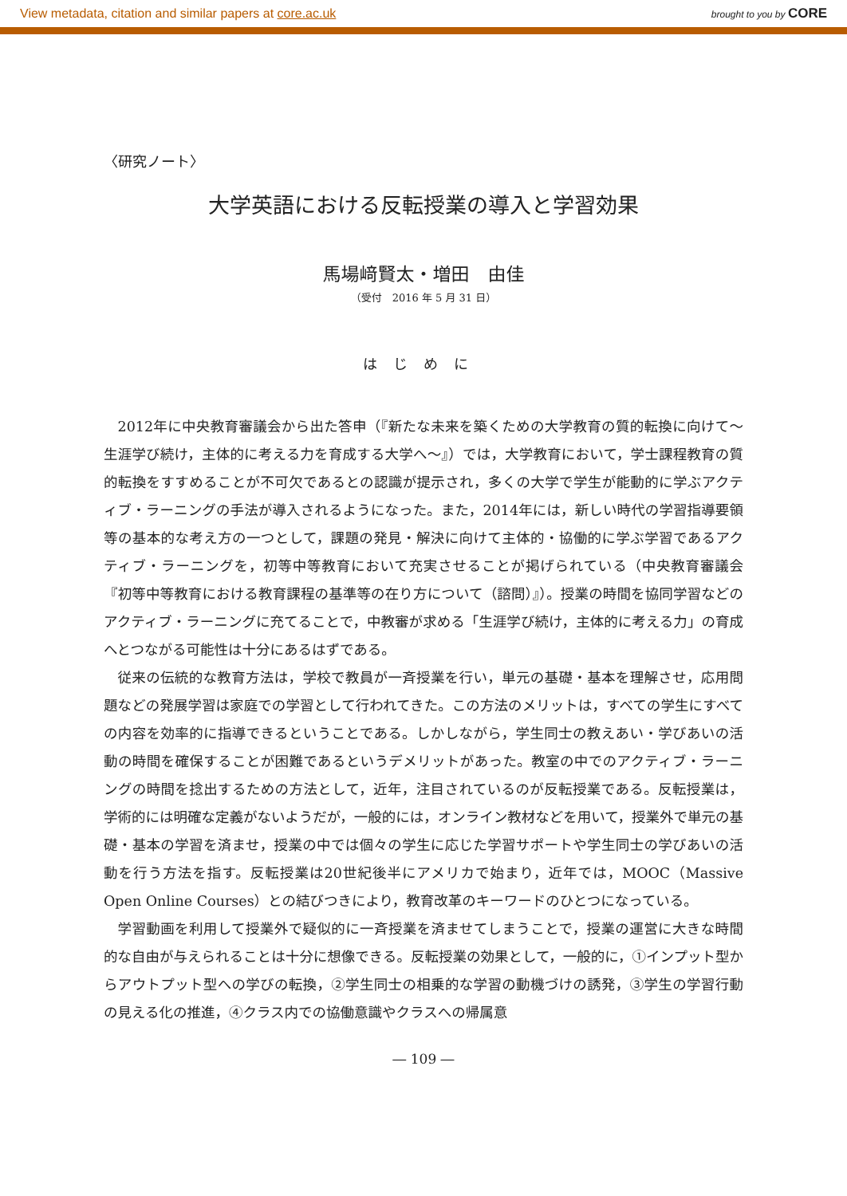View metadata, citation and similar papers at core.ac.uk brought to you by CORE
〈研究ノート〉
大学英語における反転授業の導入と学習効果
馬場﨑賢太・増田　由佳
（受付　2016 年 5 月 31 日）
はじめに
2012年に中央教育審議会から出た答申（『新たな未来を築くための大学教育の質的転換に向けて～生涯学び続け，主体的に考える力を育成する大学へ～』）では，大学教育において，学士課程教育の質的転換をすすめることが不可欠であるとの認識が提示され，多くの大学で学生が能動的に学ぶアクティブ・ラーニングの手法が導入されるようになった。また，2014年には，新しい時代の学習指導要領等の基本的な考え方の一つとして，課題の発見・解決に向けて主体的・協働的に学ぶ学習であるアクティブ・ラーニングを，初等中等教育において充実させることが掲げられている（中央教育審議会『初等中等教育における教育課程の基準等の在り方について（諮問）』）。授業の時間を協同学習などのアクティブ・ラーニングに充てることで，中教審が求める「生涯学び続け，主体的に考える力」の育成へとつながる可能性は十分にあるはずである。
従来の伝統的な教育方法は，学校で教員が一斉授業を行い，単元の基礎・基本を理解させ，応用問題などの発展学習は家庭での学習として行われてきた。この方法のメリットは，すべての学生にすべての内容を効率的に指導できるということである。しかしながら，学生同士の教えあい・学びあいの活動の時間を確保することが困難であるというデメリットがあった。教室の中でのアクティブ・ラーニングの時間を捻出するための方法として，近年，注目されているのが反転授業である。反転授業は，学術的には明確な定義がないようだが，一般的には，オンライン教材などを用いて，授業外で単元の基礎・基本の学習を済ませ，授業の中では個々の学生に応じた学習サポートや学生同士の学びあいの活動を行う方法を指す。反転授業は20世紀後半にアメリカで始まり，近年では，MOOC（Massive Open Online Courses）との結びつきにより，教育改革のキーワードのひとつになっている。
学習動画を利用して授業外で疑似的に一斉授業を済ませてしまうことで，授業の運営に大きな時間的な自由が与えられることは十分に想像できる。反転授業の効果として，一般的に，①インプット型からアウトプット型への学びの転換，②学生同士の相乗的な学習の動機づけの誘発，③学生の学習行動の見える化の推進，④クラス内での協働意識やクラスへの帰属意
― 109 ―